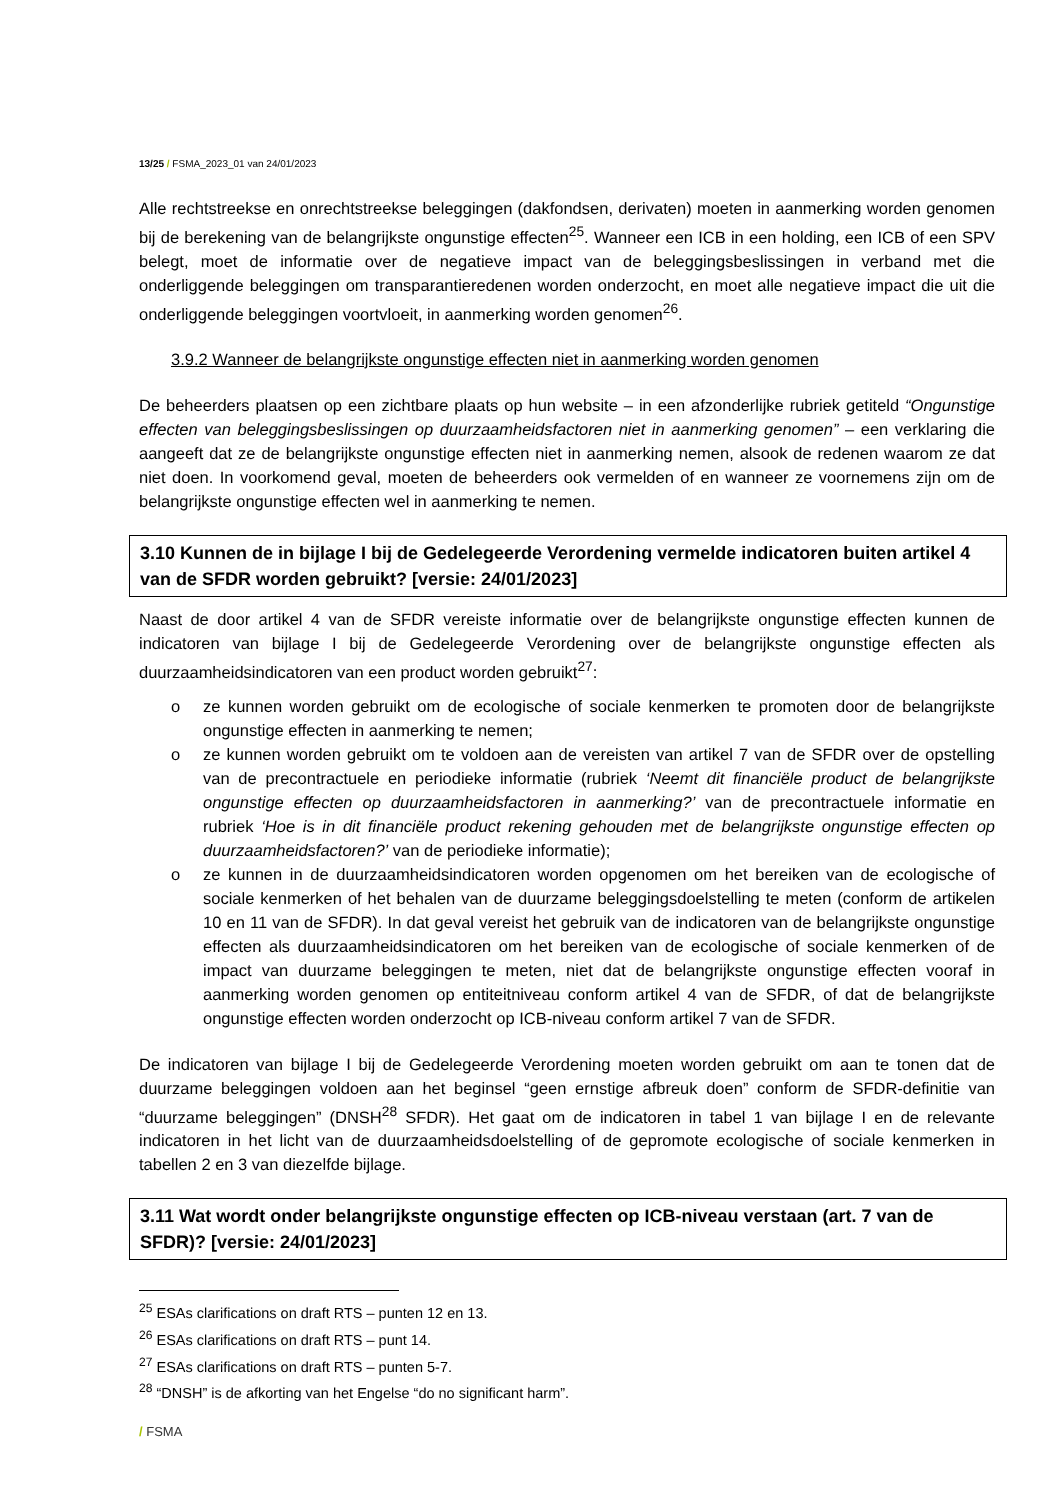13/25 / FSMA_2023_01 van 24/01/2023
Alle rechtstreekse en onrechtstreekse beleggingen (dakfondsen, derivaten) moeten in aanmerking worden genomen bij de berekening van de belangrijkste ongunstige effecten<sup>25</sup>. Wanneer een ICB in een holding, een ICB of een SPV belegt, moet de informatie over de negatieve impact van de beleggingsbeslissingen in verband met die onderliggende beleggingen om transparantieredenen worden onderzocht, en moet alle negatieve impact die uit die onderliggende beleggingen voortvloeit, in aanmerking worden genomen<sup>26</sup>.
3.9.2 Wanneer de belangrijkste ongunstige effecten niet in aanmerking worden genomen
De beheerders plaatsen op een zichtbare plaats op hun website – in een afzonderlijke rubriek getiteld “Ongunstige effecten van beleggingsbeslissingen op duurzaamheidsfactoren niet in aanmerking genomen” – een verklaring die aangeeft dat ze de belangrijkste ongunstige effecten niet in aanmerking nemen, alsook de redenen waarom ze dat niet doen. In voorkomend geval, moeten de beheerders ook vermelden of en wanneer ze voornemens zijn om de belangrijkste ongunstige effecten wel in aanmerking te nemen.
3.10 Kunnen de in bijlage I bij de Gedelegeerde Verordening vermelde indicatoren buiten artikel 4 van de SFDR worden gebruikt? [versie: 24/01/2023]
Naast de door artikel 4 van de SFDR vereiste informatie over de belangrijkste ongunstige effecten kunnen de indicatoren van bijlage I bij de Gedelegeerde Verordening over de belangrijkste ongunstige effecten als duurzaamheidsindicatoren van een product worden gebruikt<sup>27</sup>:
o ze kunnen worden gebruikt om de ecologische of sociale kenmerken te promoten door de belangrijkste ongunstige effecten in aanmerking te nemen;
o ze kunnen worden gebruikt om te voldoen aan de vereisten van artikel 7 van de SFDR over de opstelling van de precontractuele en periodieke informatie (rubriek ‘Neemt dit financiële product de belangrijkste ongunstige effecten op duurzaamheidsfactoren in aanmerking?’ van de precontractuele informatie en rubriek ‘Hoe is in dit financiële product rekening gehouden met de belangrijkste ongunstige effecten op duurzaamheidsfactoren?’ van de periodieke informatie);
o ze kunnen in de duurzaamheidsindicatoren worden opgenomen om het bereiken van de ecologische of sociale kenmerken of het behalen van de duurzame beleggingsdoelstelling te meten (conform de artikelen 10 en 11 van de SFDR). In dat geval vereist het gebruik van de indicatoren van de belangrijkste ongunstige effecten als duurzaamheidsindicatoren om het bereiken van de ecologische of sociale kenmerken of de impact van duurzame beleggingen te meten, niet dat de belangrijkste ongunstige effecten vooraf in aanmerking worden genomen op entiteitniveau conform artikel 4 van de SFDR, of dat de belangrijkste ongunstige effecten worden onderzocht op ICB-niveau conform artikel 7 van de SFDR.
De indicatoren van bijlage I bij de Gedelegeerde Verordening moeten worden gebruikt om aan te tonen dat de duurzame beleggingen voldoen aan het beginsel “geen ernstige afbreuk doen” conform de SFDR-definitie van “duurzame beleggingen” (DNSH<sup>28</sup> SFDR). Het gaat om de indicatoren in tabel 1 van bijlage I en de relevante indicatoren in het licht van de duurzaamheidsdoelstelling of de gepromote ecologische of sociale kenmerken in tabellen 2 en 3 van diezelfde bijlage.
3.11 Wat wordt onder belangrijkste ongunstige effecten op ICB-niveau verstaan (art. 7 van de SFDR)? [versie: 24/01/2023]
<sup>25</sup> ESAs clarifications on draft RTS – punten 12 en 13.
<sup>26</sup> ESAs clarifications on draft RTS – punt 14.
<sup>27</sup> ESAs clarifications on draft RTS – punten 5-7.
<sup>28</sup> “DNSH” is de afkorting van het Engelse “do no significant harm”.
/ FSMA